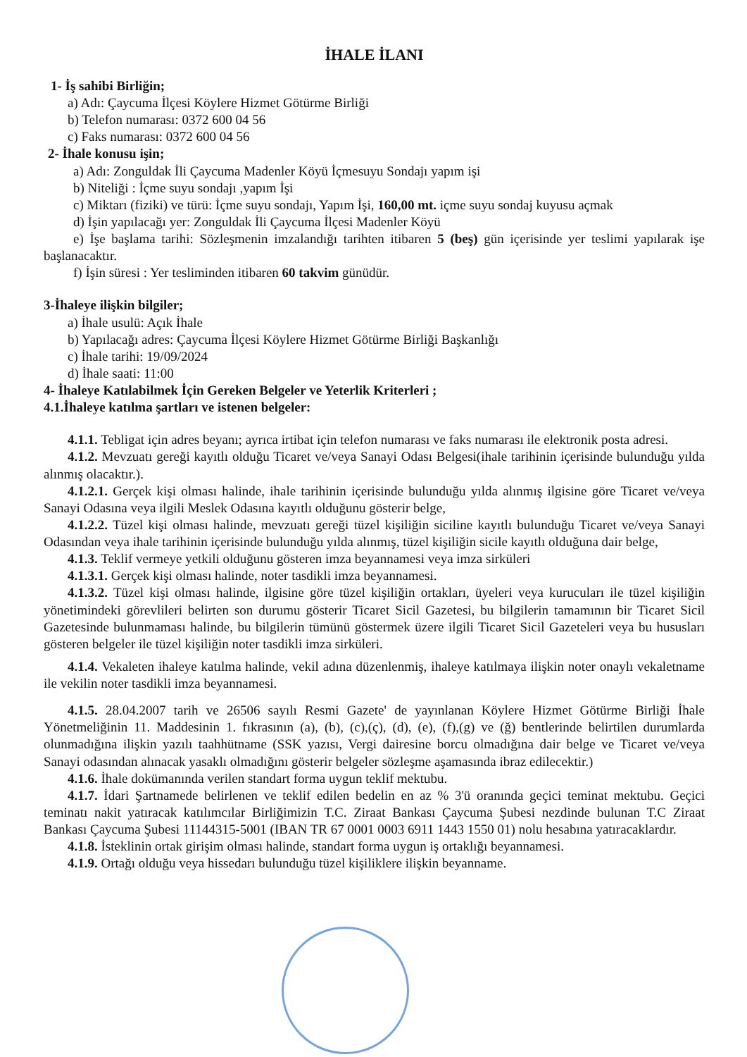İHALE İLANI
1- İş sahibi Birliğin;
a) Adı: Çaycuma İlçesi Köylere Hizmet Götürme Birliği
b) Telefon numarası: 0372 600 04 56
c) Faks numarası: 0372 600 04 56
2- İhale konusu işin;
a) Adı: Zonguldak İli Çaycuma Madenler Köyü İçmesuyu Sondajı yapım işi
b) Niteliği : İçme suyu sondajı ,yapım İşi
c) Miktarı (fiziki) ve türü: İçme suyu sondajı, Yapım İşi, 160,00 mt. içme suyu sondaj kuyusu açmak
d) İşin yapılacağı yer: Zonguldak İli Çaycuma İlçesi Madenler Köyü
e) İşe başlama tarihi: Sözleşmenin imzalandığı tarihten itibaren 5 (beş) gün içerisinde yer teslimi yapılarak işe başlanacaktır.
f) İşin süresi : Yer tesliminden itibaren 60 takvim günüdür.
3-İhaleye ilişkin bilgiler;
a) İhale usulü: Açık İhale
b) Yapılacağı adres: Çaycuma İlçesi Köylere Hizmet Götürme Birliği Başkanlığı
c) İhale tarihi: 19/09/2024
d) İhale saati: 11:00
4- İhaleye Katılabilmek İçin Gereken Belgeler ve Yeterlik Kriterleri ;
4.1.İhaleye katılma şartları ve istenen belgeler:
4.1.1. Tebligat için adres beyanı; ayrıca irtibat için telefon numarası ve faks numarası ile elektronik posta adresi.
4.1.2. Mevzuatı gereği kayıtlı olduğu Ticaret ve/veya Sanayi Odası Belgesi(ihale tarihinin içerisinde bulunduğu yılda alınmış olacaktır.).
4.1.2.1. Gerçek kişi olması halinde, ihale tarihinin içerisinde bulunduğu yılda alınmış ilgisine göre Ticaret ve/veya Sanayi Odasına veya ilgili Meslek Odasına kayıtlı olduğunu gösterir belge,
4.1.2.2. Tüzel kişi olması halinde, mevzuatı gereği tüzel kişiliğin siciline kayıtlı bulunduğu Ticaret ve/veya Sanayi Odasından veya ihale tarihinin içerisinde bulunduğu yılda alınmış, tüzel kişiliğin sicile kayıtlı olduğuna dair belge,
4.1.3. Teklif vermeye yetkili olduğunu gösteren imza beyannamesi veya imza sirküleri
4.1.3.1. Gerçek kişi olması halinde, noter tasdikli imza beyannamesi.
4.1.3.2. Tüzel kişi olması halinde, ilgisine göre tüzel kişiliğin ortakları, üyeleri veya kurucuları ile tüzel kişiliğin yönetimindeki görevlileri belirten son durumu gösterir Ticaret Sicil Gazetesi, bu bilgilerin tamamının bir Ticaret Sicil Gazetesinde bulunmaması halinde, bu bilgilerin tümünü göstermek üzere ilgili Ticaret Sicil Gazeteleri veya bu hususları gösteren belgeler ile tüzel kişiliğin noter tasdikli imza sirküleri.
4.1.4. Vekaleten ihaleye katılma halinde, vekil adına düzenlenmiş, ihaleye katılmaya ilişkin noter onaylı vekaletname ile vekilin noter tasdikli imza beyannamesi.
4.1.5. 28.04.2007 tarih ve 26506 sayılı Resmi Gazete' de yayınlanan Köylere Hizmet Götürme Birliği İhale Yönetmeliğinin 11. Maddesinin 1. fıkrasının (a), (b), (c),(ç), (d), (e), (f),(g) ve (ğ) bentlerinde belirtilen durumlarda olunmadığına ilişkin yazılı taahhütname (SSK yazısı, Vergi dairesine borcu olmadığına dair belge ve Ticaret ve/veya Sanayi odasından alınacak yasaklı olmadığını gösterir belgeler sözleşme aşamasında ibraz edilecektir.)
4.1.6. İhale dokümanında verilen standart forma uygun teklif mektubu.
4.1.7. İdari Şartnamede belirlenen ve teklif edilen bedelin en az % 3'ü oranında geçici teminat mektubu. Geçici teminatı nakit yatıracak katılımcılar Birliğimizin T.C. Ziraat Bankası Çaycuma Şubesi nezdinde bulunan T.C Ziraat Bankası Çaycuma Şubesi 11144315-5001 (IBAN TR 67 0001 0003 6911 1443 1550 01) nolu hesabına yatıracaklardır.
4.1.8. İsteklinin ortak girişim olması halinde, standart forma uygun iş ortaklığı beyannamesi.
4.1.9. Ortağı olduğu veya hissedarı bulunduğu tüzel kişiliklere ilişkin beyanname.